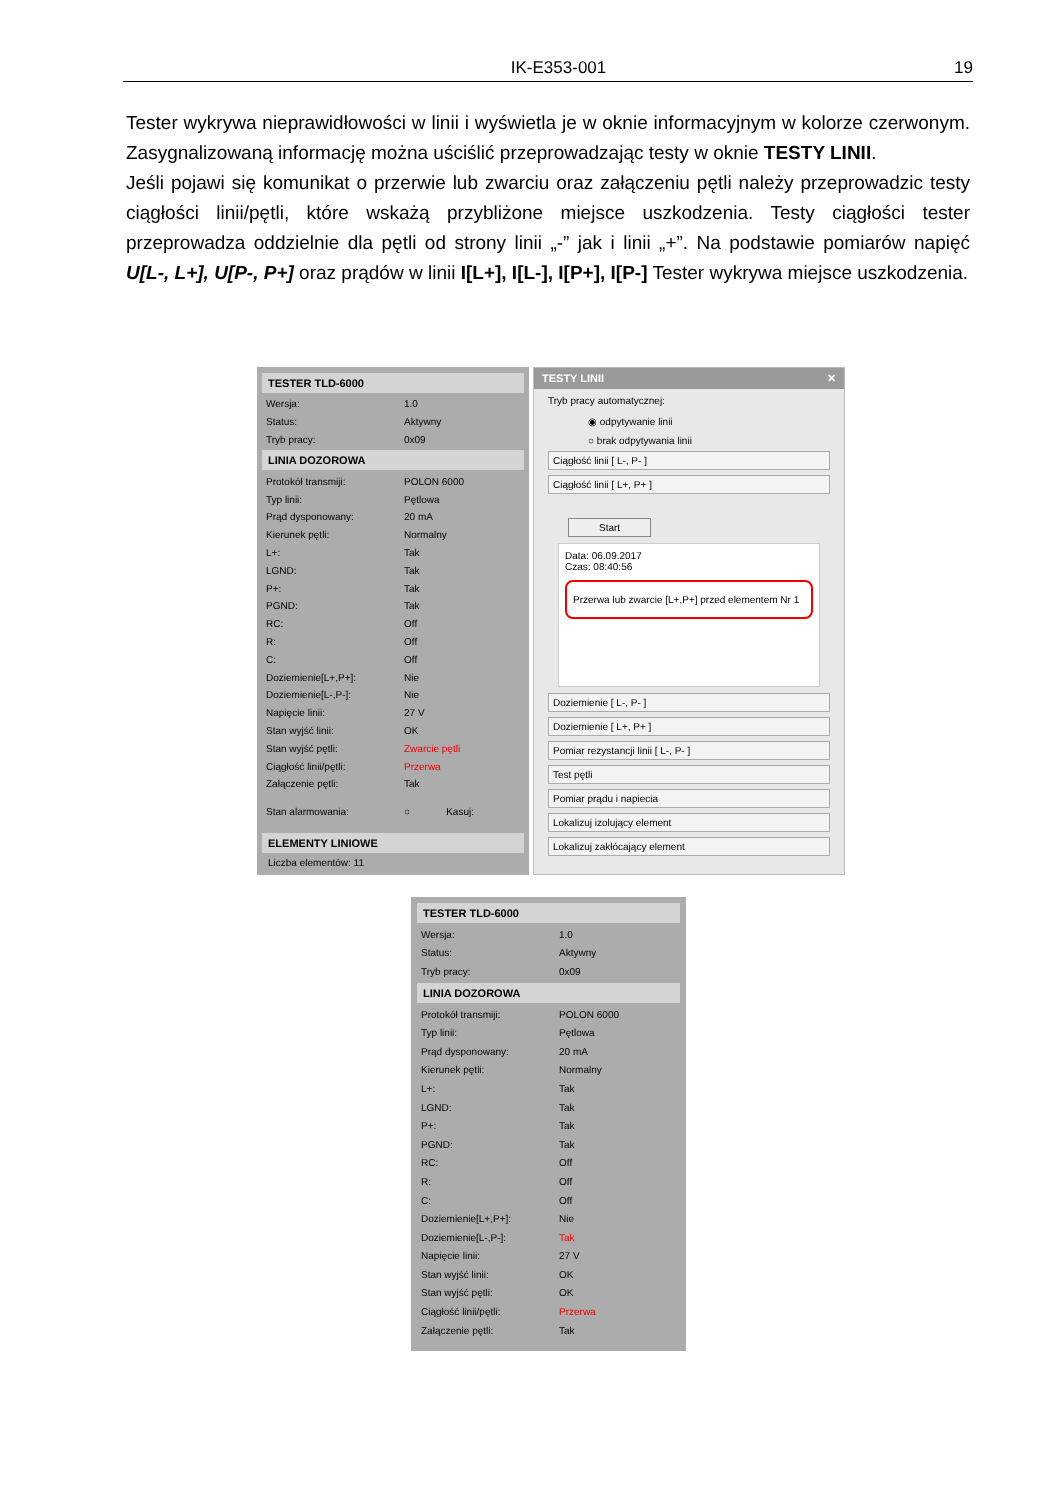IK-E353-001 19
Tester wykrywa nieprawidłowości w linii i wyświetla je w oknie informacyjnym w kolorze czerwonym. Zasygnalizowaną informację można uściślić przeprowadzając testy w oknie TESTY LINII.
Jeśli pojawi się komunikat o przerwie lub zwarciu oraz załączeniu pętli należy przeprowadzic testy ciągłości linii/pętli, które wskażą przybliżone miejsce uszkodzenia. Testy ciągłości tester przeprowadza oddzielnie dla pętli od strony linii „-” jak i linii „+”. Na podstawie pomiarów napięć U[L-, L+], U[P-, P+] oraz prądów w linii I[L+], I[L-], I[P+], I[P-] Tester wykrywa miejsce uszkodzenia.
TESTER TLD-6000
| Wersja: | 1.0 |
| Status: | Aktywny |
| Tryb pracy: | 0x09 |
LINIA DOZOROWA
| Protokół transmiji: | POLON 6000 |
| Typ linii: | Pętlowa |
| Prąd dysponowany: | 20 mA |
| Kierunek pętli: | Normalny |
| L+: | Tak |
| LGND: | Tak |
| P+: | Tak |
| PGND: | Tak |
| RC: | Off |
| R: | Off |
| C: | Off |
| Doziemienie[L+,P+]: | Nie |
| Doziemienie[L-,P-]: | Nie |
| Napięcie linii: | 27 V |
| Stan wyjść linii: | OK |
| Stan wyjść pętli: | Zwarcie pętli |
| Ciągłość linii/pętli: | Przerwa |
| Załączenie pętli: | Tak |
| Stan alarmowania: | ○ Kasuj: |
ELEMENTY LINIOWE
Liczba elementów: 11
TESTY LINII ✕
Tryb pracy automatycznej:
◉ odpytywanie linii
○ brak odpytywania linii
Ciągłość linii [ L-, P- ]
Ciągłość linii [ L+, P+ ]
Start
Data: 06.09.2017
Czas: 08:40:56
Przerwa lub zwarcie [L+,P+] przed elementem Nr 1
Doziemienie [ L-, P- ]
Doziemienie [ L+, P+ ]
Pomiar rezystancji linii [ L-, P- ]
Test pętli
Pomiar prądu i napiecia
Lokalizuj izolujący element
Lokalizuj zakłócający element
TESTER TLD-6000
| Wersja: | 1.0 |
| Status: | Aktywny |
| Tryb pracy: | 0x09 |
LINIA DOZOROWA
| Protokół transmiji: | POLON 6000 |
| Typ linii: | Pętlowa |
| Prąd dysponowany: | 20 mA |
| Kierunek pętli: | Normalny |
| L+: | Tak |
| LGND: | Tak |
| P+: | Tak |
| PGND: | Tak |
| RC: | Off |
| R: | Off |
| C: | Off |
| Doziemienie[L+,P+]: | Nie |
| Doziemienie[L-,P-]: | Tak |
| Napięcie linii: | 27 V |
| Stan wyjść linii: | OK |
| Stan wyjść pętli: | OK |
| Ciągłość linii/pętli: | Przerwa |
| Załączenie pętli: | Tak |